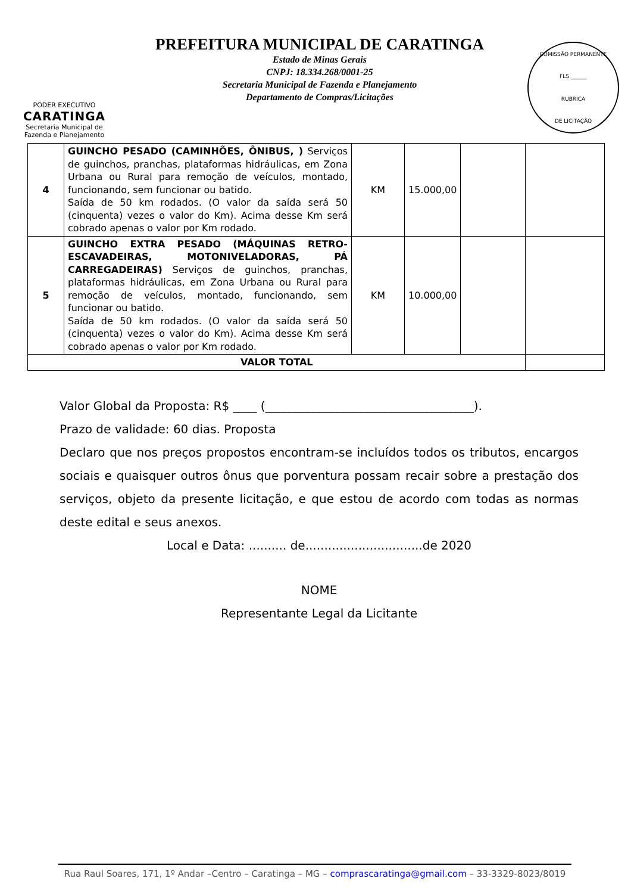PODER EXECUTIVO
CARATINGA
Secretaria Municipal de
Fazenda e Planejamento
PREFEITURA MUNICIPAL DE CARATINGA
Estado de Minas Gerais
CNPJ: 18.334.268/0001-25
Secretaria Municipal de Fazenda e Planejamento
Departamento de Compras/Licitações
COMISSÃO PERMANENTE
FLS ______
RUBRICA
DE LICITAÇÃO
| 4 | GUINCHO PESADO (CAMINHÕES, ÔNIBUS, ) Serviços de guinchos, pranchas, plataformas hidráulicas, em Zona Urbana ou Rural para remoção de veículos, montado, funcionando, sem funcionar ou batido. Saída de 50 km rodados. (O valor da saída será 50 (cinquenta) vezes o valor do Km). Acima desse Km será cobrado apenas o valor por Km rodado. | KM | 15.000,00 | | |
| 5 | GUINCHO EXTRA PESADO (MÁQUINAS RETRO-ESCAVADEIRAS, MOTONIVELADORAS, PÁ CARREGADEIRAS) Serviços de guinchos, pranchas, plataformas hidráulicas, em Zona Urbana ou Rural para remoção de veículos, montado, funcionando, sem funcionar ou batido. Saída de 50 km rodados. (O valor da saída será 50 (cinquenta) vezes o valor do Km). Acima desse Km será cobrado apenas o valor por Km rodado. | KM | 10.000,00 | | |
| VALOR TOTAL | | | | | |
Valor Global da Proposta: R$ ____ (___________________________________).
Prazo de validade: 60 dias. Proposta
Declaro que nos preços propostos encontram-se incluídos todos os tributos, encargos sociais e quaisquer outros ônus que porventura possam recair sobre a prestação dos serviços, objeto da presente licitação, e que estou de acordo com todas as normas deste edital e seus anexos.
Local e Data: .......... de...............................de 2020
NOME
Representante Legal da Licitante
Rua Raul Soares, 171, 1º Andar –Centro – Caratinga – MG – comprascaratinga@gmail.com – 33-3329-8023/8019